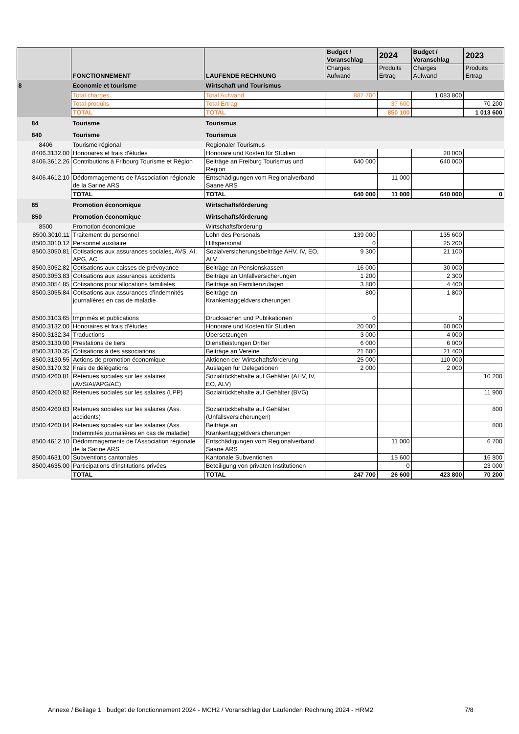| | FONCTIONNEMENT | LAUFENDE RECHNUNG | Budget / Voranschlag | 2024 | Budget / Voranschlag | 2023 |
| --- | --- | --- | --- | --- | --- | --- |
| | | | Charges Aufwand | Produits Ertrag | Charges Aufwand | Produits Ertrag |
| 8 | Economie et tourisme | Wirtschaft und Tourismus | | | | |
| | Total charges | Total Aufwand | 887 700 | | 1 083 800 | |
| | Total produits | Total Ertrag | | 37 600 | | 70 200 |
| | TOTAL | TOTAL | | 850 100 | | 1 013 600 |
| 84 | Tourisme | Tourismus | | | | |
| 840 | Tourisme | Tourismus | | | | |
| 8406 | Tourisme régional | Regionaler Tourismus | | | | |
| 8406.3132.00 | Honoraires et frais d'études | Honorare und Kosten für Studien | | | 20 000 | |
| 8406.3612.26 | Contributions à Fribourg Tourisme et Région | Beiträge an Freiburg Tourismus und Region | 640 000 | | 640 000 | |
| 8406.4612.10 | Dédommagements de l'Association régionale de la Sarine ARS | Entschädigungen vom Regionalverband Saane ARS | | 11 000 | | |
| | TOTAL | TOTAL | 640 000 | 11 000 | 640 000 | 0 |
| 85 | Promotion économique | Wirtschaftsförderung | | | | |
| 850 | Promotion économique | Wirtschaftsförderung | | | | |
| 8500 | Promotion économique | Wirtschaftsförderung | | | | |
| 8500.3010.11 | Traitement du personnel | Lohn des Personals | 139 000 | | 135 600 | |
| 8500.3010.12 | Personnel auxiliaire | Hilfspersonal | 0 | | 25 200 | |
| 8500.3050.81 | Cotisations aux assurances sociales, AVS, AI, APG, AC | Sozialversicherungsbeiträge AHV, IV, EO, ALV | 9 300 | | 21 100 | |
| 8500.3052.82 | Cotisations aux caisses de prévoyance | Beiträge an Pensionskassen | 16 000 | | 30 000 | |
| 8500.3053.83 | Cotisations aux assurances accidents | Beiträge an Unfallversicherungen | 1 200 | | 2 300 | |
| 8500.3054.85 | Cotisations pour allocations familiales | Beiträge an Familienzulagen | 3 800 | | 4 400 | |
| 8500.3055.84 | Cotisations aux assurances d'indemnités journalières en cas de maladie | Beiträge an Krankentaggeldversicherungen | 800 | | 1 800 | |
| 8500.3103.65 | Imprimés et publications | Drucksachen und Publikationen | 0 | | 0 | |
| 8500.3132.00 | Honoraires et frais d'études | Honorare und Kosten für Studien | 20 000 | | 60 000 | |
| 8500.3132.34 | Traductions | Übersetzungen | 3 000 | | 4 000 | |
| 8500.3130.00 | Prestations de tiers | Dienstleistungen Dritter | 6 000 | | 6 000 | |
| 8500.3130.35 | Cotisations à des associations | Beiträge an Vereine | 21 600 | | 21 400 | |
| 8500.3130.55 | Actions de promotion économique | Aktionen der Wirtschaftsförderung | 25 000 | | 110 000 | |
| 8500.3170.32 | Frais de délégations | Auslagen für Delegationen | 2 000 | | 2 000 | |
| 8500.4260.81 | Retenues sociales sur les salaires (AVS/AI/APG/AC) | Sozialrückbehalte auf Gehälter (AHV, IV, EO, ALV) | | | | 10 200 |
| 8500.4260.82 | Retenues sociales sur les salaires (LPP) | Sozialrückbehalte auf Gehälter (BVG) | | | | 11 900 |
| 8500.4260.83 | Retenues sociales sur les salaires (Ass. accidents) | Sozialrückbehalte auf Gehälter (Unfallsversicherungen) | | | | 800 |
| 8500.4260.84 | Retenues sociales sur les salaires (Ass. Indemnités journalières en cas de maladie) | Beiträge an Krankentaggeldversicherungen | | | | 800 |
| 8500.4612.10 | Dédommagements de l'Association régionale de la Sarine ARS | Entschädigungen vom Regionalverband Saane ARS | | 11 000 | | 6 700 |
| 8500.4631.00 | Subventions cantonales | Kantonale Subventionen | | 15 600 | | 16 800 |
| 8500.4635.00 | Participations d'institutions privées | Beteiligung von privaten Institutionen | | 0 | | 23 000 |
| | TOTAL | TOTAL | 247 700 | 26 600 | 423 800 | 70 200 |
Annexe / Beilage 1 : budget de fonctionnement 2024 - MCH2 / Voranschlag der Laufenden Rechnung 2024 - HRM2 7/8